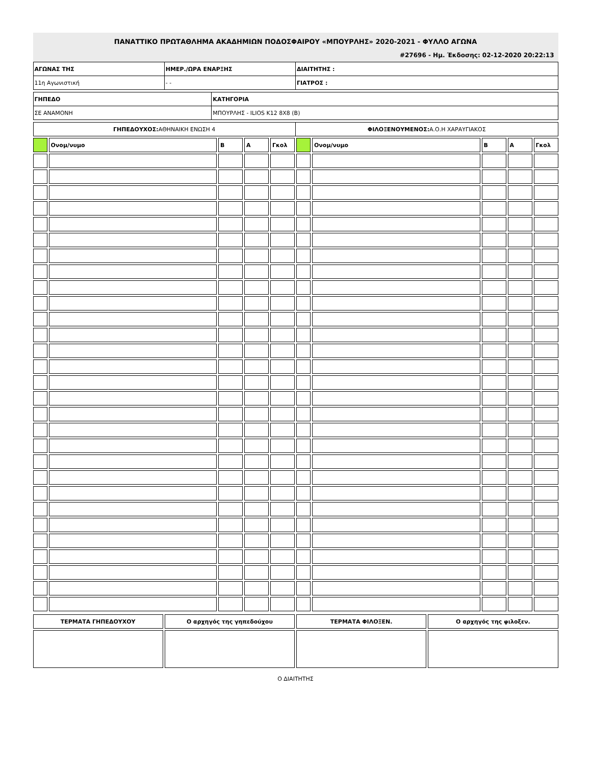ΠΑΝΑΤΤΙΚΟ ΠΡΩΤΑΘΛΗΜΑ ΑΚΑΔΗΜΙΩΝ ΠΟΔΟΣΦΑΙΡΟΥ «ΜΠΟΥΡΛΗΣ» 2020-2021 - ΦΥΛΛΟ ΑΓΩΝΑ
#27696 - Ημ. Έκδοσης: 02-12-2020 20:22:13
| ΑΓΩΝΑΣ ΤΗΣ | ΗΜΕΡ./ΩΡΑ ΕΝΑΡΞΗΣ | ΔΙΑΙΤΗΤΗΣ : |
| 11η Αγωνιστική | - - | ΓΙΑΤΡΟΣ : |
| ΓΗΠΕΔΟ | ΚΑΤΗΓΟΡΙΑ |
| ΣΕ ΑΝΑΜΟΝΗ | ΜΠΟΥΡΛΗΣ - ILIOS K12 8X8 (B) |
| ΓΗΠΕΔΟΥΧΟΣ: ΑΘΗΝΑΙΚΗ ΕΝΩΣΗ 4 | ΦΙΛΟΞΕΝΟΥΜΕΝΟΣ: Α.Ο.Η ΧΑΡΑΥΓΙΑΚΟΣ |
| | Ονομ/νυμο | B | A | Γκολ | | Ονομ/νυμο | B | A | Γκολ |
| ΤΕΡΜΑΤΑ ΓΗΠΕΔΟΥΧΟΥ | Ο αρχηγός της γηπεδούχου | ΤΕΡΜΑΤΑ ΦΙΛΟΞΕΝ. | Ο αρχηγός της φιλοξεν. |
Ο ΔΙΑΙΤΗΤΗΣ